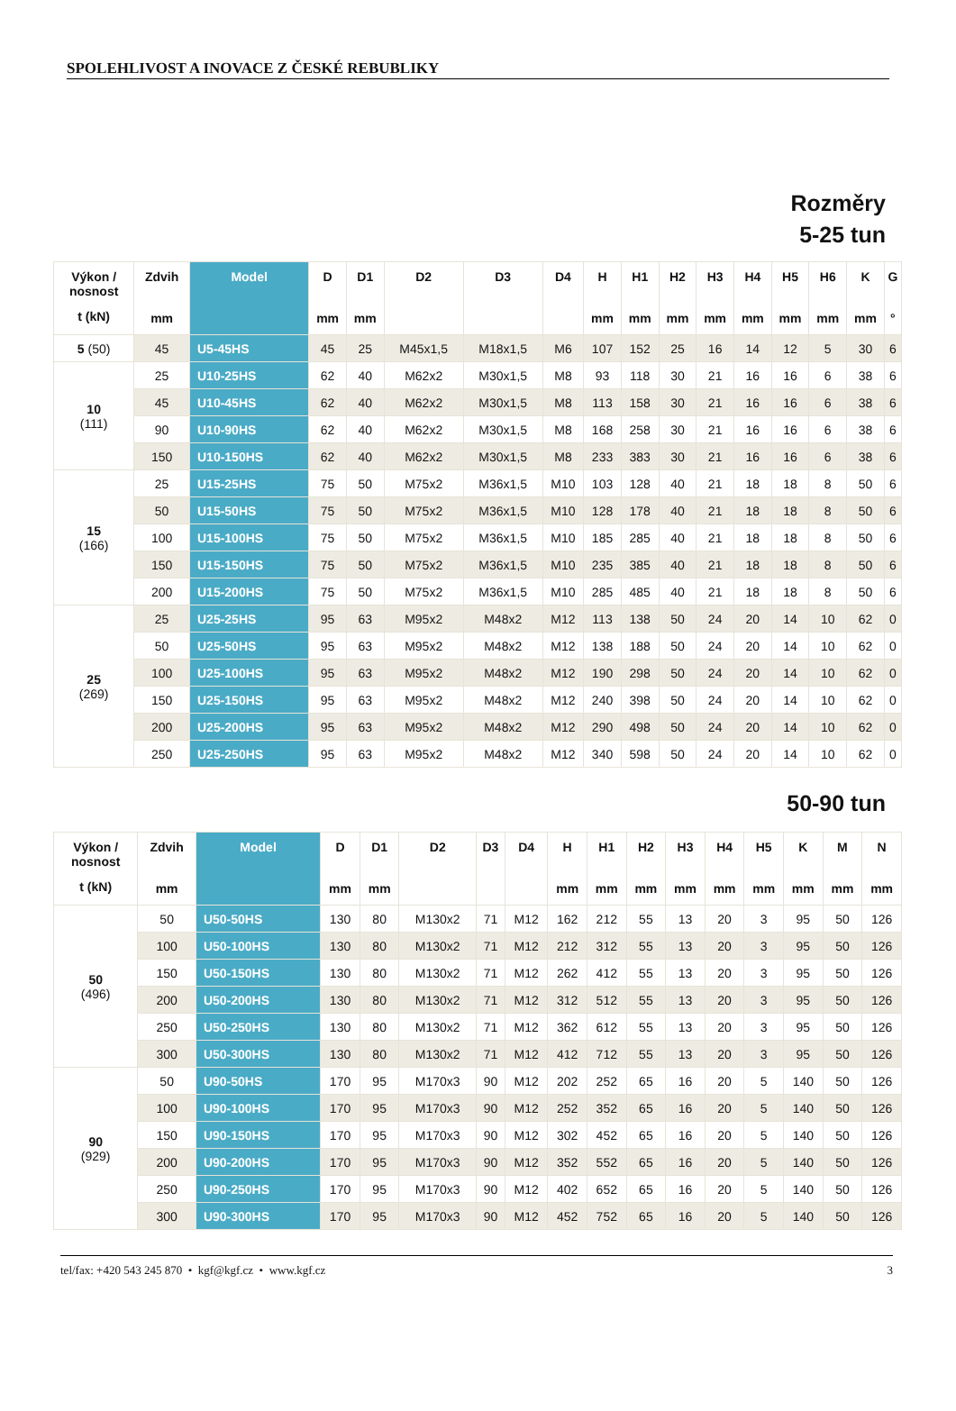SPOLEHLIVOST A INOVACE Z ČESKÉ REBUBLIKY
Rozměry
5-25 tun
| Výkon / nosnost t (kN) | Zdvih mm | Model | D mm | D1 mm | D2 | D3 | D4 | H mm | H1 mm | H2 mm | H3 mm | H4 mm | H5 mm | H6 mm | K mm | G ° |
| --- | --- | --- | --- | --- | --- | --- | --- | --- | --- | --- | --- | --- | --- | --- | --- | --- |
| 5 (50) | 45 | U5-45HS | 45 | 25 | M45x1,5 | M18x1,5 | M6 | 107 | 152 | 25 | 16 | 14 | 12 | 5 | 30 | 6 |
| 10 (111) | 25 | U10-25HS | 62 | 40 | M62x2 | M30x1,5 | M8 | 93 | 118 | 30 | 21 | 16 | 16 | 6 | 38 | 6 |
| | 45 | U10-45HS | 62 | 40 | M62x2 | M30x1,5 | M8 | 113 | 158 | 30 | 21 | 16 | 16 | 6 | 38 | 6 |
| | 90 | U10-90HS | 62 | 40 | M62x2 | M30x1,5 | M8 | 168 | 258 | 30 | 21 | 16 | 16 | 6 | 38 | 6 |
| | 150 | U10-150HS | 62 | 40 | M62x2 | M30x1,5 | M8 | 233 | 383 | 30 | 21 | 16 | 16 | 6 | 38 | 6 |
| 15 (166) | 25 | U15-25HS | 75 | 50 | M75x2 | M36x1,5 | M10 | 103 | 128 | 40 | 21 | 18 | 18 | 8 | 50 | 6 |
| | 50 | U15-50HS | 75 | 50 | M75x2 | M36x1,5 | M10 | 128 | 178 | 40 | 21 | 18 | 18 | 8 | 50 | 6 |
| | 100 | U15-100HS | 75 | 50 | M75x2 | M36x1,5 | M10 | 185 | 285 | 40 | 21 | 18 | 18 | 8 | 50 | 6 |
| | 150 | U15-150HS | 75 | 50 | M75x2 | M36x1,5 | M10 | 235 | 385 | 40 | 21 | 18 | 18 | 8 | 50 | 6 |
| | 200 | U15-200HS | 75 | 50 | M75x2 | M36x1,5 | M10 | 285 | 485 | 40 | 21 | 18 | 18 | 8 | 50 | 6 |
| 25 (269) | 25 | U25-25HS | 95 | 63 | M95x2 | M48x2 | M12 | 113 | 138 | 50 | 24 | 20 | 14 | 10 | 62 | 0 |
| | 50 | U25-50HS | 95 | 63 | M95x2 | M48x2 | M12 | 138 | 188 | 50 | 24 | 20 | 14 | 10 | 62 | 0 |
| | 100 | U25-100HS | 95 | 63 | M95x2 | M48x2 | M12 | 190 | 298 | 50 | 24 | 20 | 14 | 10 | 62 | 0 |
| | 150 | U25-150HS | 95 | 63 | M95x2 | M48x2 | M12 | 240 | 398 | 50 | 24 | 20 | 14 | 10 | 62 | 0 |
| | 200 | U25-200HS | 95 | 63 | M95x2 | M48x2 | M12 | 290 | 498 | 50 | 24 | 20 | 14 | 10 | 62 | 0 |
| | 250 | U25-250HS | 95 | 63 | M95x2 | M48x2 | M12 | 340 | 598 | 50 | 24 | 20 | 14 | 10 | 62 | 0 |
50-90 tun
| Výkon / nosnost t (kN) | Zdvih mm | Model | D mm | D1 mm | D2 | D3 | D4 | H mm | H1 mm | H2 mm | H3 mm | H4 mm | H5 mm | K mm | M mm | N mm |
| --- | --- | --- | --- | --- | --- | --- | --- | --- | --- | --- | --- | --- | --- | --- | --- | --- |
| 50 (496) | 50 | U50-50HS | 130 | 80 | M130x2 | 71 | M12 | 162 | 212 | 55 | 13 | 20 | 3 | 95 | 50 | 126 |
| | 100 | U50-100HS | 130 | 80 | M130x2 | 71 | M12 | 212 | 312 | 55 | 13 | 20 | 3 | 95 | 50 | 126 |
| | 150 | U50-150HS | 130 | 80 | M130x2 | 71 | M12 | 262 | 412 | 55 | 13 | 20 | 3 | 95 | 50 | 126 |
| | 200 | U50-200HS | 130 | 80 | M130x2 | 71 | M12 | 312 | 512 | 55 | 13 | 20 | 3 | 95 | 50 | 126 |
| | 250 | U50-250HS | 130 | 80 | M130x2 | 71 | M12 | 362 | 612 | 55 | 13 | 20 | 3 | 95 | 50 | 126 |
| | 300 | U50-300HS | 130 | 80 | M130x2 | 71 | M12 | 412 | 712 | 55 | 13 | 20 | 3 | 95 | 50 | 126 |
| 90 (929) | 50 | U90-50HS | 170 | 95 | M170x3 | 90 | M12 | 202 | 252 | 65 | 16 | 20 | 5 | 140 | 50 | 126 |
| | 100 | U90-100HS | 170 | 95 | M170x3 | 90 | M12 | 252 | 352 | 65 | 16 | 20 | 5 | 140 | 50 | 126 |
| | 150 | U90-150HS | 170 | 95 | M170x3 | 90 | M12 | 302 | 452 | 65 | 16 | 20 | 5 | 140 | 50 | 126 |
| | 200 | U90-200HS | 170 | 95 | M170x3 | 90 | M12 | 352 | 552 | 65 | 16 | 20 | 5 | 140 | 50 | 126 |
| | 250 | U90-250HS | 170 | 95 | M170x3 | 90 | M12 | 402 | 652 | 65 | 16 | 20 | 5 | 140 | 50 | 126 |
| | 300 | U90-300HS | 170 | 95 | M170x3 | 90 | M12 | 452 | 752 | 65 | 16 | 20 | 5 | 140 | 50 | 126 |
tel/fax: +420 543 245 870 • kgf@kgf.cz • www.kgf.cz 3